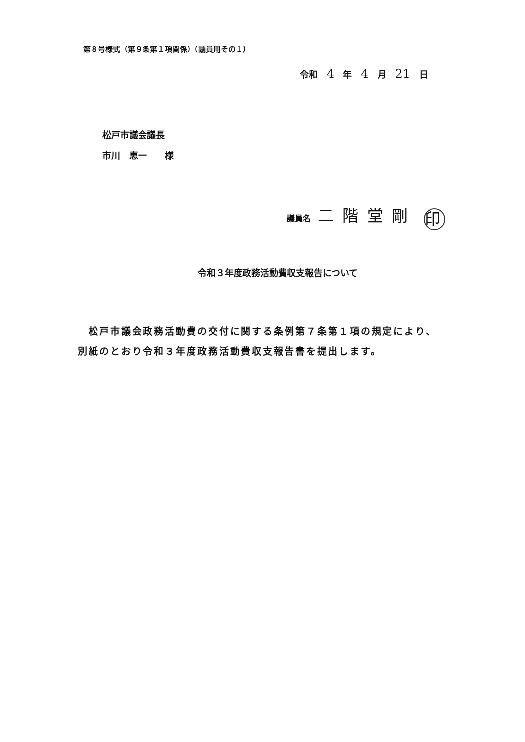第８号様式（第９条第１項関係）（議員用その１）
令和 4 年 4 月 21 日
松戸市議会議長
市川　恵一　　様
議員名 二階堂剛 印
令和３年度政務活動費収支報告について
　松戸市議会政務活動費の交付に関する条例第７条第１項の規定により、別紙のとおり令和３年度政務活動費収支報告書を提出します。